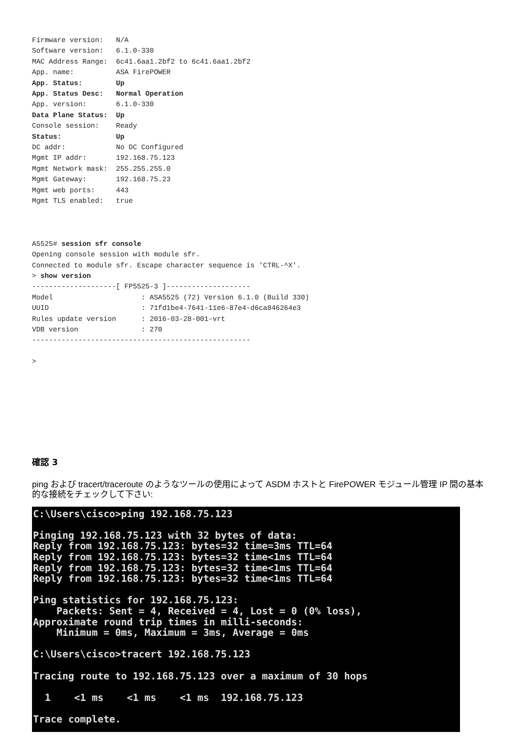Firmware version:   N/A
Software version:   6.1.0-330
MAC Address Range:  6c41.6aa1.2bf2 to 6c41.6aa1.2bf2
App. name:          ASA FirePOWER
App. Status:        Up
App. Status Desc:   Normal Operation
App. version:       6.1.0-330
Data Plane Status:  Up
Console session:    Ready
Status:             Up
DC addr:            No DC Configured
Mgmt IP addr:       192.168.75.123
Mgmt Network mask:  255.255.255.0
Mgmt Gateway:       192.168.75.23
Mgmt web ports:     443
Mgmt TLS enabled:   true



A5525# session sfr console
Opening console session with module sfr.
Connected to module sfr. Escape character sequence is 'CTRL-^X'.
> show version
--------------------[ FP5525-3 ]--------------------
Model                     : ASA5525 (72) Version 6.1.0 (Build 330)
UUID                      : 71fd1be4-7641-11e6-87e4-d6ca846264e3
Rules update version      : 2016-03-28-001-vrt
VDB version               : 270
----------------------------------------------------

>
確認 3
ping および tracert/traceroute のようなツールの使用によって ASDM ホストと FirePOWER モジュール管理 IP 間の基本的な接続をチェックして下さい:
C:\Users\cisco>ping 192.168.75.123

Pinging 192.168.75.123 with 32 bytes of data:
Reply from 192.168.75.123: bytes=32 time=3ms TTL=64
Reply from 192.168.75.123: bytes=32 time<1ms TTL=64
Reply from 192.168.75.123: bytes=32 time<1ms TTL=64
Reply from 192.168.75.123: bytes=32 time<1ms TTL=64

Ping statistics for 192.168.75.123:
    Packets: Sent = 4, Received = 4, Lost = 0 (0% loss),
Approximate round trip times in milli-seconds:
    Minimum = 0ms, Maximum = 3ms, Average = 0ms

C:\Users\cisco>tracert 192.168.75.123

Tracing route to 192.168.75.123 over a maximum of 30 hops

  1    <1 ms    <1 ms    <1 ms  192.168.75.123

Trace complete.